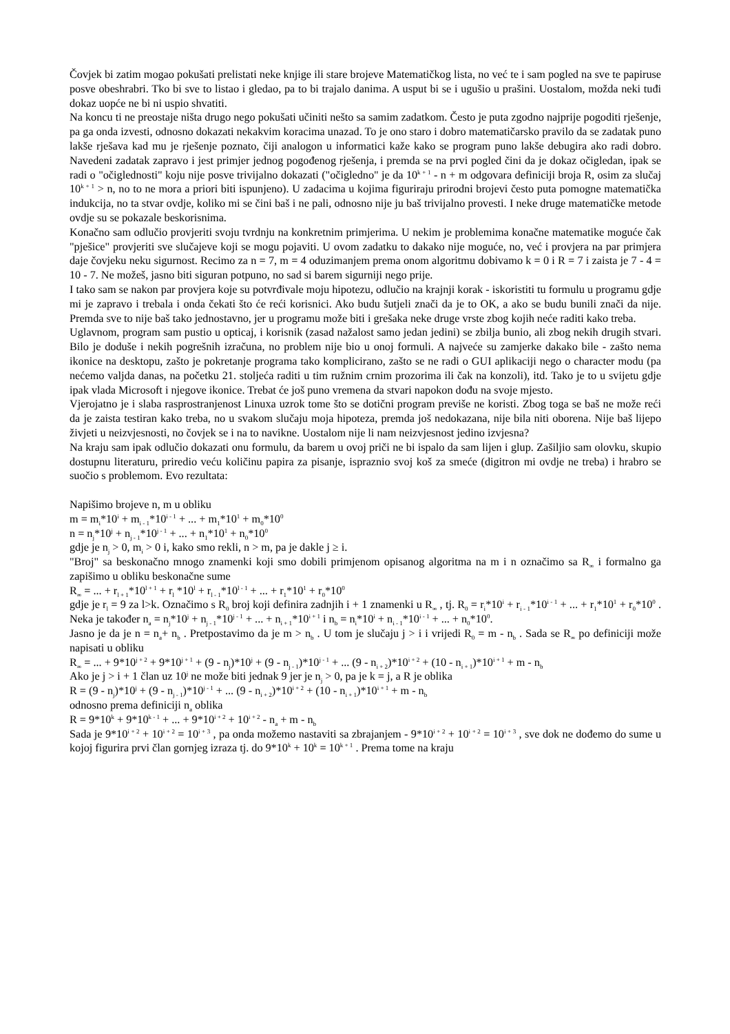Čovjek bi zatim mogao pokušati prelistati neke knjige ili stare brojeve Matematičkog lista, no već te i sam pogled na sve te papiruse posve obeshrabri. Tko bi sve to listao i gledao, pa to bi trajalo danima. A usput bi se i ugušio u prašini. Uostalom, možda neki tuđi dokaz uopće ne bi ni uspio shvatiti.
Na koncu ti ne preostaje ništa drugo nego pokušati učiniti nešto sa samim zadatkom. Često je puta zgodno najprije pogoditi rješenje, pa ga onda izvesti, odnosno dokazati nekakvim koracima unazad. To je ono staro i dobro matematičarsko pravilo da se zadatak puno lakše rješava kad mu je rješenje poznato, čiji analogon u informatici kaže kako se program puno lakše debugira ako radi dobro. Navedeni zadatak zapravo i jest primjer jednog pogođenog rješenja, i premda se na prvi pogled čini da je dokaz očigledan, ipak se radi o "očiglednosti" koju nije posve trivijalno dokazati ("očigledno" je da 10<sup>k + 1</sup> - n + m odgovara definiciji broja R, osim za slučaj 10<sup>k + 1</sup> > n, no to ne mora a priori biti ispunjeno). U zadacima u kojima figuriraju prirodni brojevi često puta pomogne matematička indukcija, no ta stvar ovdje, koliko mi se čini baš i ne pali, odnosno nije ju baš trivijalno provesti. I neke druge matematičke metode ovdje su se pokazale beskorisnima.
Konačno sam odlučio provjeriti svoju tvrdnju na konkretnim primjerima. U nekim je problemima konačne matematike moguće čak "pješice" provjeriti sve slučajeve koji se mogu pojaviti. U ovom zadatku to dakako nije moguće, no, već i provjera na par primjera daje čovjeku neku sigurnost. Recimo za n = 7, m = 4 oduzimanjem prema onom algoritmu dobivamo k = 0 i R = 7 i zaista je 7 - 4 = 10 - 7. Ne možeš, jasno biti siguran potpuno, no sad si barem sigurniji nego prije.
I tako sam se nakon par provjera koje su potvrđivale moju hipotezu, odlučio na krajnji korak - iskoristiti tu formulu u programu gdje mi je zapravo i trebala i onda čekati što će reći korisnici. Ako budu šutjeli znači da je to OK, a ako se budu bunili znači da nije. Premda sve to nije baš tako jednostavno, jer u programu može biti i grešaka neke druge vrste zbog kojih neće raditi kako treba.
Uglavnom, program sam pustio u opticaj, i korisnik (zasad nažalost samo jedan jedini) se zbilja bunio, ali zbog nekih drugih stvari. Bilo je doduše i nekih pogrešnih izračuna, no problem nije bio u onoj formuli. A najveće su zamjerke dakako bile - zašto nema ikonice na desktopu, zašto je pokretanje programa tako komplicirano, zašto se ne radi o GUI aplikaciji nego o character modu (pa nećemo valjda danas, na početku 21. stoljeća raditi u tim ružnim crnim prozorima ili čak na konzoli), itd. Tako je to u svijetu gdje ipak vlada Microsoft i njegove ikonice. Trebat će još puno vremena da stvari napokon dođu na svoje mjesto.
Vjerojatno je i slaba rasprostranjenost Linuxa uzrok tome što se dotični program previše ne koristi. Zbog toga se baš ne može reći da je zaista testiran kako treba, no u svakom slučaju moja hipoteza, premda još nedokazana, nije bila niti oborena. Nije baš lijepo živjeti u neizvjesnosti, no čovjek se i na to navikne. Uostalom nije li nam neizvjesnost jedino izvjesna?
Na kraju sam ipak odlučio dokazati onu formulu, da barem u ovoj priči ne bi ispalo da sam lijen i glup. Zašiljio sam olovku, skupio dostupnu literaturu, priredio veću količinu papira za pisanje, ispraznio svoj koš za smeće (digitron mi ovdje ne treba) i hrabro se suočio s problemom. Evo rezultata:
Napišimo brojeve n, m u obliku
m = m<sub>i</sub>*10<sup>i</sup> + m<sub>i - 1</sub>*10<sup>i - 1</sup> + ... + m<sub>1</sub>*10<sup>1</sup> + m<sub>0</sub>*10<sup>0</sup>
n = n<sub>j</sub>*10<sup>j</sup> + n<sub>j - 1</sub>*10<sup>j - 1</sup> + ... + n<sub>1</sub>*10<sup>1</sup> + n<sub>0</sub>*10<sup>0</sup>
gdje je n<sub>j</sub> > 0, m<sub>i</sub> > 0 i, kako smo rekli, n > m, pa je dakle j ≥ i.
"Broj" sa beskonačno mnogo znamenki koji smo dobili primjenom opisanog algoritma na m i n označimo sa R<sub>∞</sub> i formalno ga zapišimo u obliku beskonačne sume
R<sub>∞</sub> = ... + r<sub>l + 1</sub>*10<sup>l + 1</sup> + r<sub>l</sub> *10<sup>l</sup> + r<sub>l - 1</sub>*10<sup>l - 1</sup> + ... + r<sub>1</sub>*10<sup>1</sup> + r<sub>0</sub>*10<sup>0</sup>
gdje je r<sub>l</sub> = 9 za l>k. Označimo s R<sub>0</sub> broj koji definira zadnjih i + 1 znamenki u R<sub>∞</sub> , tj. R<sub>0</sub> = r<sub>i</sub>*10<sup>i</sup> + r<sub>i - 1</sub>*10<sup>i - 1</sup> + ... + r<sub>1</sub>*10<sup>1</sup> + r<sub>0</sub>*10<sup>0</sup> . Neka je također n<sub>a</sub> = n<sub>j</sub>*10<sup>j</sup> + n<sub>j - 1</sub>*10<sup>j - 1</sup> + ... + n<sub>i + 1</sub>*10<sup>i + 1</sup> i n<sub>b</sub> = n<sub>i</sub>*10<sup>i</sup> + n<sub>i - 1</sub>*10<sup>i - 1</sup> + ... + n<sub>0</sub>*10<sup>0</sup>.
Jasno je da je n = n<sub>a</sub>+ n<sub>b</sub> . Pretpostavimo da je m > n<sub>b</sub> . U tom je slučaju j > i i vrijedi R<sub>0</sub> = m - n<sub>b</sub> . Sada se R<sub>∞</sub> po definiciji može napisati u obliku
R<sub>∞</sub> = ... + 9*10<sup>j + 2</sup> + 9*10<sup>j + 1</sup> + (9 - n<sub>j</sub>)*10<sup>j</sup> + (9 - n<sub>j - 1</sub>)*10<sup>j - 1</sup> + ... (9 - n<sub>i + 2</sub>)*10<sup>i + 2</sup> + (10 - n<sub>i + 1</sub>)*10<sup>i + 1</sup> + m - n<sub>b</sub>
Ako je j > i + 1 član uz 10<sup>j</sup> ne može biti jednak 9 jer je n<sub>j</sub> > 0, pa je k = j, a R je oblika
R = (9 - n<sub>j</sub>)*10<sup>j</sup> + (9 - n<sub>j - 1</sub>)*10<sup>j - 1</sup> + ... (9 - n<sub>i + 2</sub>)*10<sup>i + 2</sup> + (10 - n<sub>i + 1</sub>)*10<sup>i + 1</sup> + m - n<sub>b</sub>
odnosno prema definiciji n<sub>a</sub> oblika
R = 9*10<sup>k</sup> + 9*10<sup>k - 1</sup> + ... + 9*10<sup>i + 2</sup> + 10<sup>i + 2</sup> - n<sub>a</sub> + m - n<sub>b</sub>
Sada je 9*10<sup>i + 2</sup> + 10<sup>i + 2</sup> = 10<sup>i + 3</sup> , pa onda možemo nastaviti sa zbrajanjem - 9*10<sup>i + 2</sup> + 10<sup>i + 2</sup> = 10<sup>i + 3</sup> , sve dok ne dođemo do sume u kojoj figurira prvi član gornjeg izraza tj. do 9*10<sup>k</sup> + 10<sup>k</sup> = 10<sup>k + 1</sup> . Prema tome na kraju